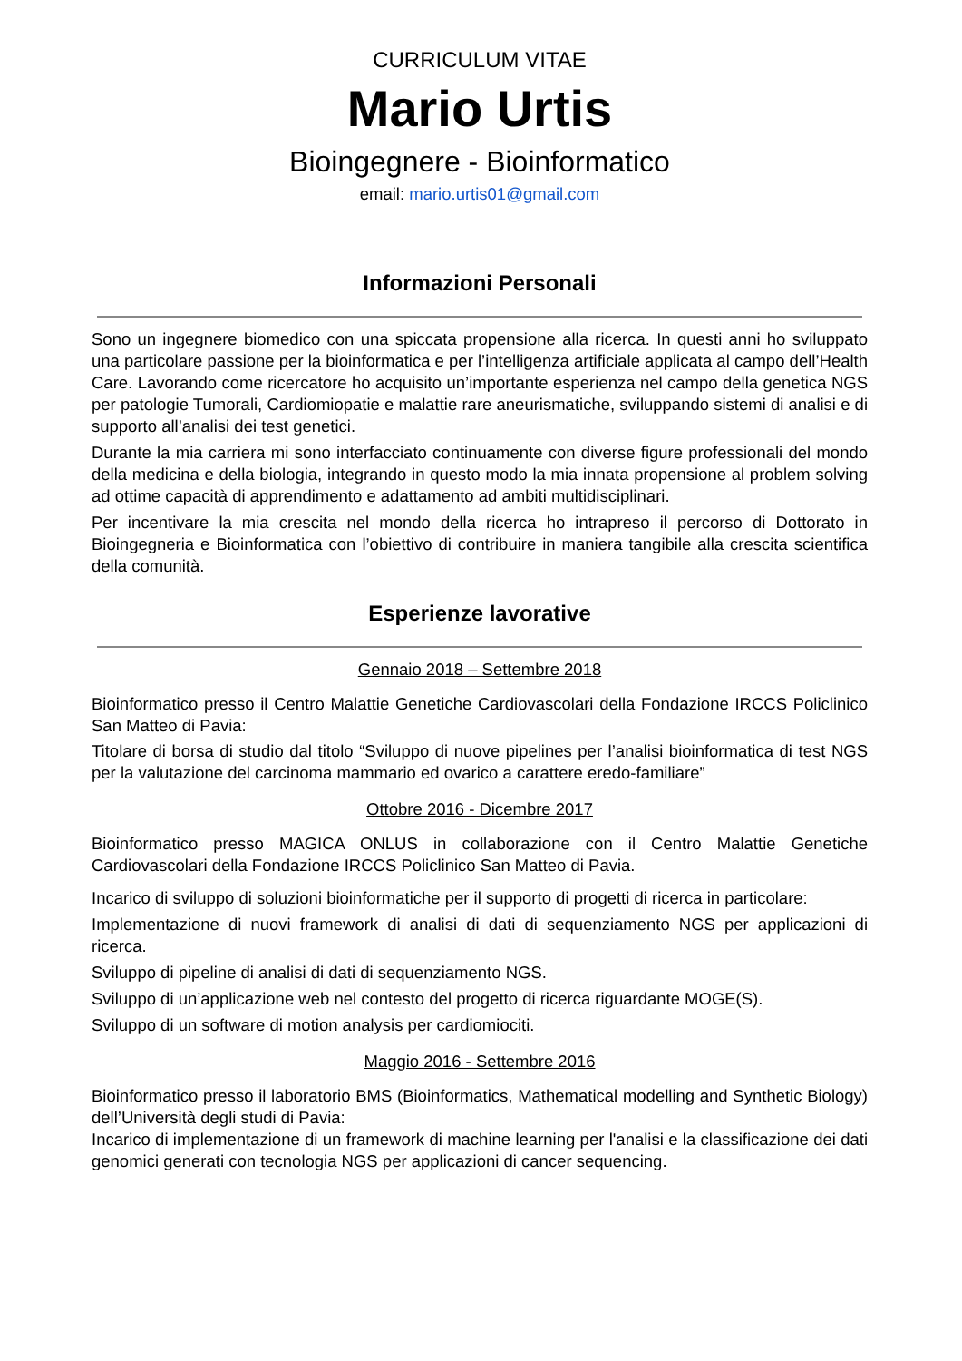CURRICULUM VITAE
Mario Urtis
Bioingegnere - Bioinformatico
email: mario.urtis01@gmail.com
Informazioni Personali
Sono un ingegnere biomedico con una spiccata propensione alla ricerca. In questi anni ho sviluppato una particolare passione per la bioinformatica e per l’intelligenza artificiale applicata al campo dell’Health Care. Lavorando come ricercatore ho acquisito un’importante esperienza nel campo della genetica NGS per patologie Tumorali, Cardiomiopatie e malattie rare aneurismatiche, sviluppando sistemi di analisi e di supporto all’analisi dei test genetici.
Durante la mia carriera mi sono interfacciato continuamente con diverse figure professionali del mondo della medicina e della biologia, integrando in questo modo la mia innata propensione al problem solving ad ottime capacità di apprendimento e adattamento ad ambiti multidisciplinari.
Per incentivare la mia crescita nel mondo della ricerca ho intrapreso il percorso di Dottorato in Bioingegneria e Bioinformatica con l’obiettivo di contribuire in maniera tangibile alla crescita scientifica della comunità.
Esperienze lavorative
Gennaio 2018 – Settembre 2018
Bioinformatico presso il Centro Malattie Genetiche Cardiovascolari della Fondazione IRCCS Policlinico San Matteo di Pavia:
Titolare di borsa di studio dal titolo “Sviluppo di nuove pipelines per l’analisi bioinformatica di test NGS per la valutazione del carcinoma mammario ed ovarico a carattere eredo-familiare”
Ottobre 2016 - Dicembre 2017
Bioinformatico presso MAGICA ONLUS in collaborazione con il Centro Malattie Genetiche Cardiovascolari della Fondazione IRCCS Policlinico San Matteo di Pavia.
Incarico di sviluppo di soluzioni bioinformatiche per il supporto di progetti di ricerca in particolare:
Implementazione di nuovi framework di analisi di dati di sequenziamento NGS per applicazioni di ricerca.
Sviluppo di pipeline di analisi di dati di sequenziamento NGS.
Sviluppo di un’applicazione web nel contesto del progetto di ricerca riguardante MOGE(S).
Sviluppo di un software di motion analysis per cardiomiociti.
Maggio 2016 - Settembre 2016
Bioinformatico presso il laboratorio BMS (Bioinformatics, Mathematical modelling and Synthetic Biology) dell’Università degli studi di Pavia:
Incarico di implementazione di un framework di machine learning per l'analisi e la classificazione dei dati genomici generati con tecnologia NGS per applicazioni di cancer sequencing.